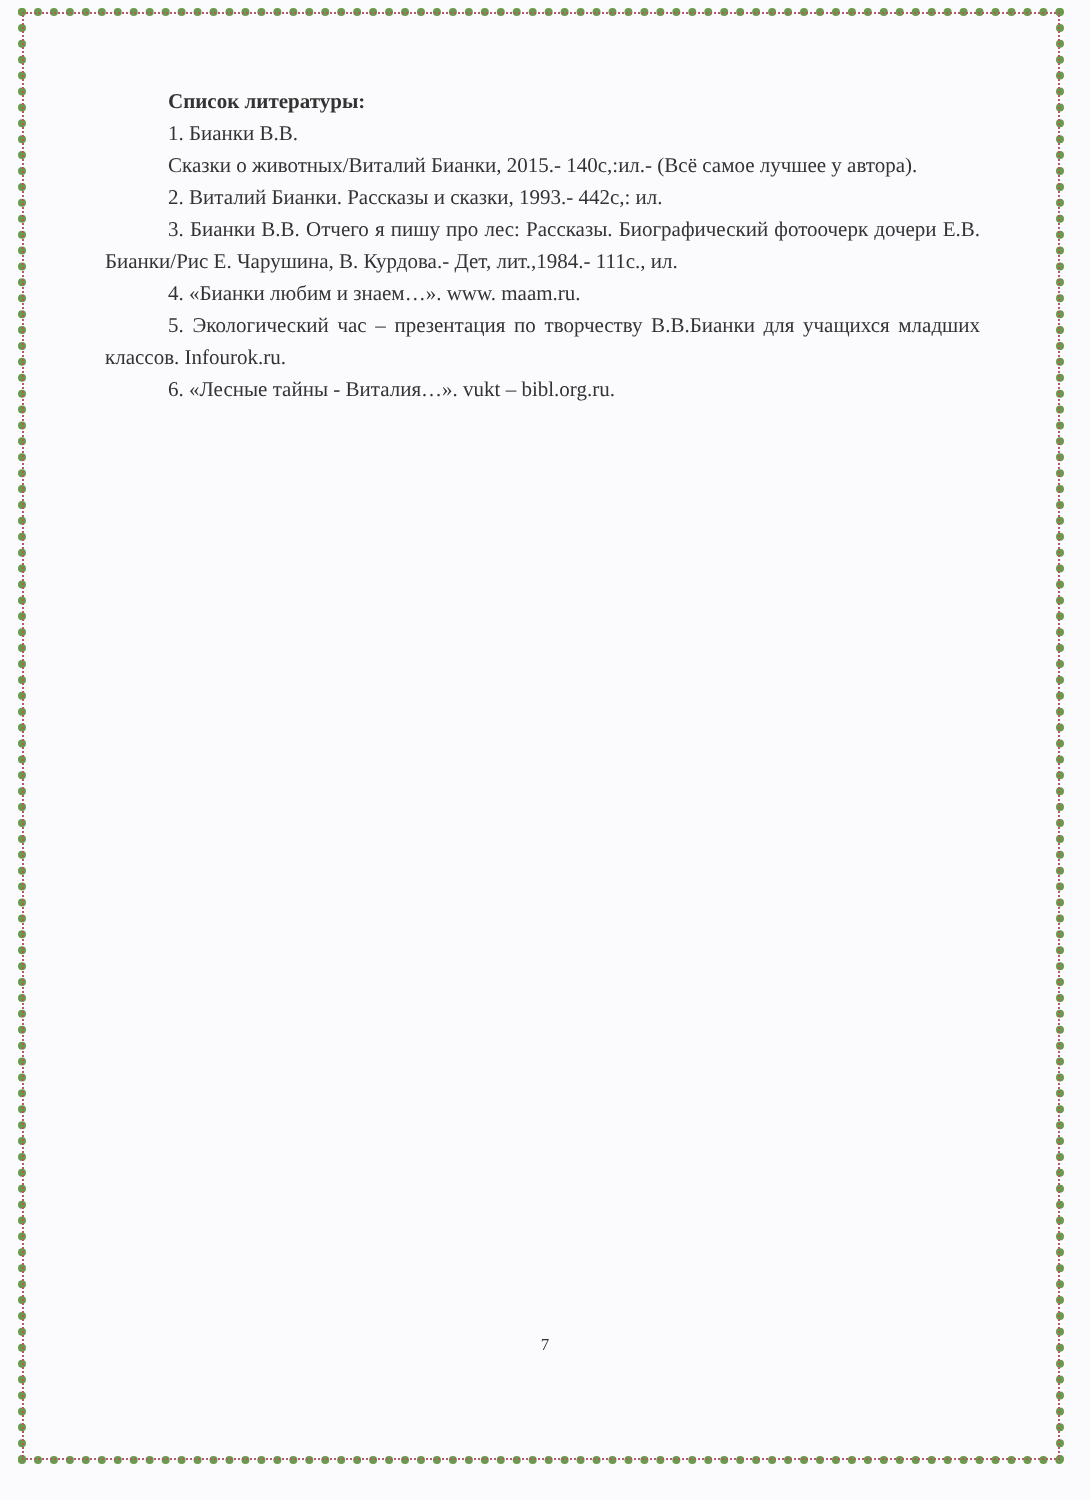Список литературы:
1. Бианки В.В.
Сказки о животных/Виталий Бианки, 2015.- 140с,:ил.- (Всё самое лучшее у автора).
2. Виталий Бианки. Рассказы и сказки, 1993.- 442с,: ил.
3. Бианки В.В. Отчего я пишу про лес: Рассказы. Биографический фотоочерк дочери Е.В. Бианки/Рис Е. Чарушина, В. Курдова.- Дет, лит.,1984.- 111с., ил.
4. «Бианки любим и знаем…». www. maam.ru.
5. Экологический час – презентация по творчеству В.В.Бианки для учащихся младших классов. Infourok.ru.
6. «Лесные тайны - Виталия…». vukt – bibl.org.ru.
7